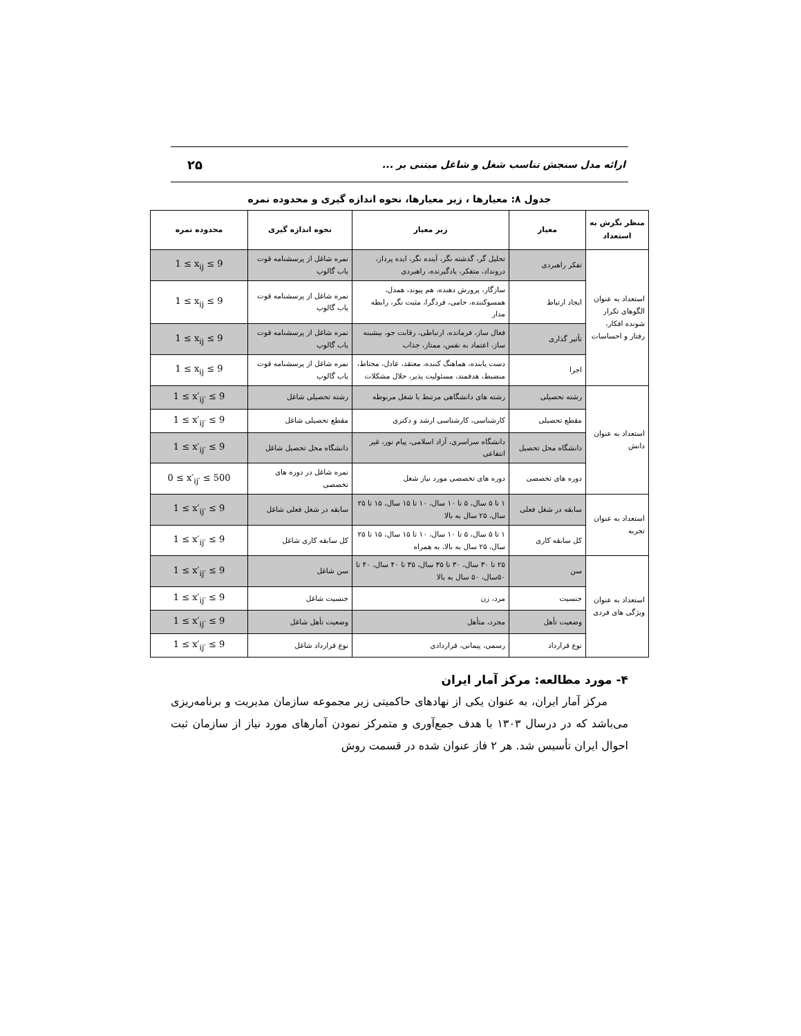ارائه مدل سنجش تناسب شغل و شاغل مبتنی بر ... ۲۵
جدول ۸: معیارها ، زیر معیارها، نحوه اندازه گیری و محدوده نمره
| منظر نگرش به استعداد | معیار | زیر معیار | نحوه اندازه گیری | محدوده نمره |
| --- | --- | --- | --- | --- |
| استعداد به عنوان الگوهای تکرار شونده افکار، رفتار و احساسات | تفکر راهبردی | تحلیل گر، گذشته نگر، آینده نگر، ایده پرداز، درونداد، متفکر، یادگیرنده، راهبردی | نمره شاغل از پرسشنامه قوت یاب گالوپ | 1 ≤ x<sub>ij</sub> ≤ 9 |
| | ایجاد ارتباط | سازگار، پرورش دهنده، هم پیوند، همدل، همسوکننده، حامی، فردگرا، مثبت نگر، رابطه مدار | نمره شاغل از پرسشنامه قوت یاب گالوپ | 1 ≤ x<sub>ij</sub> ≤ 9 |
| | تأثیر گذاری | فعال ساز، فرمانده، ارتباطی، رقابت جو، بیشینه ساز، اعتماد به نفس، ممتاز، جذاب | نمره شاغل از پرسشنامه قوت یاب گالوپ | 1 ≤ x<sub>ij</sub> ≤ 9 |
| | اجرا | دست یابنده، هماهنگ کننده، معتقد، عادل، محتاط، منضبط، هدفمند، مسئولیت پذیر، حلال مشکلات | نمره شاغل از پرسشنامه قوت یاب گالوپ | 1 ≤ x<sub>ij</sub> ≤ 9 |
| استعداد به عنوان دانش | رشته تحصیلی | رشته های دانشگاهی مرتبط با شغل مربوطه | رشته تحصیلی شاغل | 1 ≤ x′<sub>ij′</sub> ≤ 9 |
| | مقطع تحصیلی | کارشناسی، کارشناسی ارشد و دکتری | مقطع تحصیلی شاغل | 1 ≤ x′<sub>ij′</sub> ≤ 9 |
| | دانشگاه محل تحصیل | دانشگاه سراسری، آزاد اسلامی، پیام نور، غیر انتفاعی | دانشگاه محل تحصیل شاغل | 1 ≤ x′<sub>ij′</sub> ≤ 9 |
| | دوره های تخصصی | دوره های تخصصی مورد نیاز شغل | نمره شاغل در دوره های تخصصی | 0 ≤ x′<sub>ij′</sub> ≤ 500 |
| استعداد به عنوان تجربه | سابقه در شغل فعلی | ۱ تا ۵ سال، ۵ تا ۱۰ سال، ۱۰ تا ۱۵ سال، ۱۵ تا ۲۵ سال، ۲۵ سال به بالا | سابقه در شغل فعلی شاغل | 1 ≤ x′<sub>ij′</sub> ≤ 9 |
| | کل سابقه کاری | ۱ تا ۵ سال، ۵ تا ۱۰ سال، ۱۰ تا ۱۵ سال، ۱۵ تا ۲۵ سال، ۲۵ سال به بالا، به همراه | کل سابقه کاری شاغل | 1 ≤ x′<sub>ij′</sub> ≤ 9 |
| استعداد به عنوان ویژگی های فردی | سن | ۲۵ تا ۳۰ سال، ۳۰ تا ۳۵ سال، ۳۵ تا ۴۰ سال، ۴۰ تا ۵۰سال، ۵۰ سال به بالا | سن شاغل | 1 ≤ x′<sub>ij′</sub> ≤ 9 |
| | جنسیت | مرد، زن | جنسیت شاغل | 1 ≤ x′<sub>ij′</sub> ≤ 9 |
| | وضعیت تأهل | مجرد، متأهل | وضعیت تأهل شاغل | 1 ≤ x′<sub>ij′</sub> ≤ 9 |
| | نوع قرارداد | رسمی، پیمانی، قراردادی | نوع قرارداد شاغل | 1 ≤ x′<sub>ij′</sub> ≤ 9 |
۴- مورد مطالعه: مرکز آمار ایران
مرکز آمار ایران، به عنوان یکی از نهادهای حاکمیتی زیر مجموعه سازمان مدیریت و برنامه‌ریزی می‌باشد که در درسال ۱۳۰۳ با هدف جمع‌آوری و متمرکز نمودن آمارهای مورد نیاز از سازمان ثبت احوال ایران تأسیس شد. هر ۲ فاز عنوان شده در قسمت روش